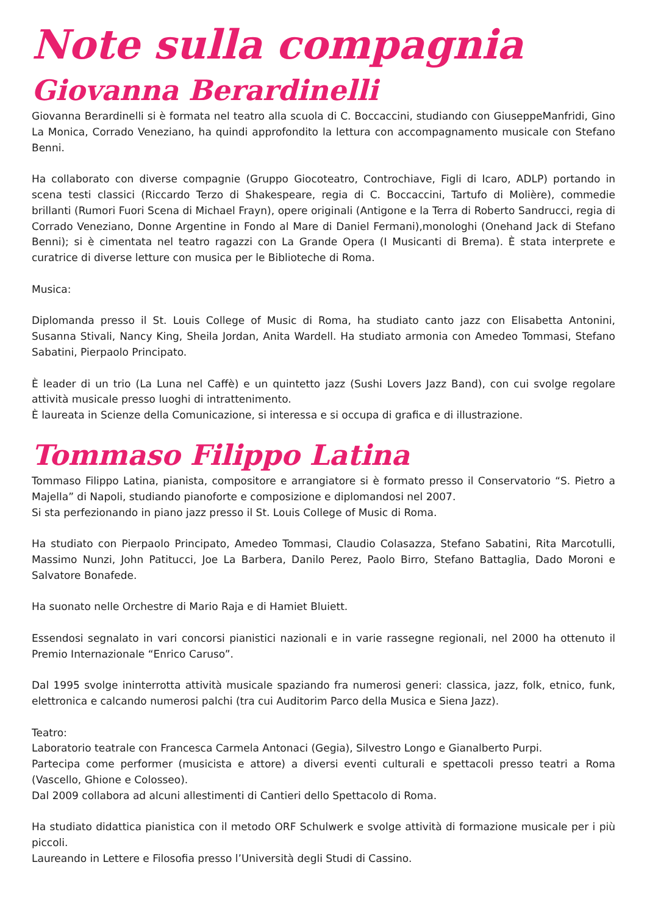Note sulla compagnia
Giovanna Berardinelli
Giovanna Berardinelli si è formata nel teatro alla scuola di C. Boccaccini, studiando con GiuseppeManfridi, Gino La Monica, Corrado Veneziano, ha quindi approfondito la lettura con accompagnamento musicale con Stefano Benni.
Ha collaborato con diverse compagnie (Gruppo Giocoteatro, Controchiave, Figli di Icaro, ADLP) portando in scena testi classici (Riccardo Terzo di Shakespeare, regia di C. Boccaccini, Tartufo di Molière), commedie brillanti (Rumori Fuori Scena di Michael Frayn), opere originali (Antigone e la Terra di Roberto Sandrucci, regia di Corrado Veneziano, Donne Argentine in Fondo al Mare di Daniel Fermani),monologhi (Onehand Jack di Stefano Benni); si è cimentata nel teatro ragazzi con La Grande Opera (I Musicanti di Brema). È stata interprete e curatrice di diverse letture con musica per le Biblioteche di Roma.
Musica:
Diplomanda presso il St. Louis College of Music di Roma, ha studiato canto jazz con Elisabetta Antonini, Susanna Stivali, Nancy King, Sheila Jordan, Anita Wardell. Ha studiato armonia con Amedeo Tommasi, Stefano Sabatini, Pierpaolo Principato.
È leader di un trio (La Luna nel Caffè) e un quintetto jazz (Sushi Lovers Jazz Band), con cui svolge regolare attività musicale presso luoghi di intrattenimento.
È laureata in Scienze della Comunicazione, si interessa e si occupa di grafica e di illustrazione.
Tommaso Filippo Latina
Tommaso Filippo Latina, pianista, compositore e arrangiatore si è formato presso il Conservatorio “S. Pietro a Majella” di Napoli, studiando pianoforte e composizione e diplomandosi nel 2007.
Si sta perfezionando in piano jazz presso il St. Louis College of Music di Roma.
Ha studiato con Pierpaolo Principato, Amedeo Tommasi, Claudio Colasazza, Stefano Sabatini, Rita Marcotulli, Massimo Nunzi, John Patitucci, Joe La Barbera, Danilo Perez, Paolo Birro, Stefano Battaglia, Dado Moroni e Salvatore Bonafede.
Ha suonato nelle Orchestre di Mario Raja e di Hamiet Bluiett.
Essendosi segnalato in vari concorsi pianistici nazionali e in varie rassegne regionali, nel 2000 ha ottenuto il Premio Internazionale “Enrico Caruso”.
Dal 1995 svolge ininterrotta attività musicale spaziando fra numerosi generi: classica, jazz, folk, etnico, funk, elettronica e calcando numerosi palchi (tra cui Auditorim Parco della Musica e Siena Jazz).
Teatro:
Laboratorio teatrale con Francesca Carmela Antonaci (Gegia), Silvestro Longo e Gianalberto Purpi.
Partecipa come performer (musicista e attore) a diversi eventi culturali e spettacoli presso teatri a Roma (Vascello, Ghione e Colosseo).
Dal 2009 collabora ad alcuni allestimenti di Cantieri dello Spettacolo di Roma.
Ha studiato didattica pianistica con il metodo ORF Schulwerk e svolge attività di formazione musicale per i più piccoli.
Laureando in Lettere e Filosofia presso l’Università degli Studi di Cassino.